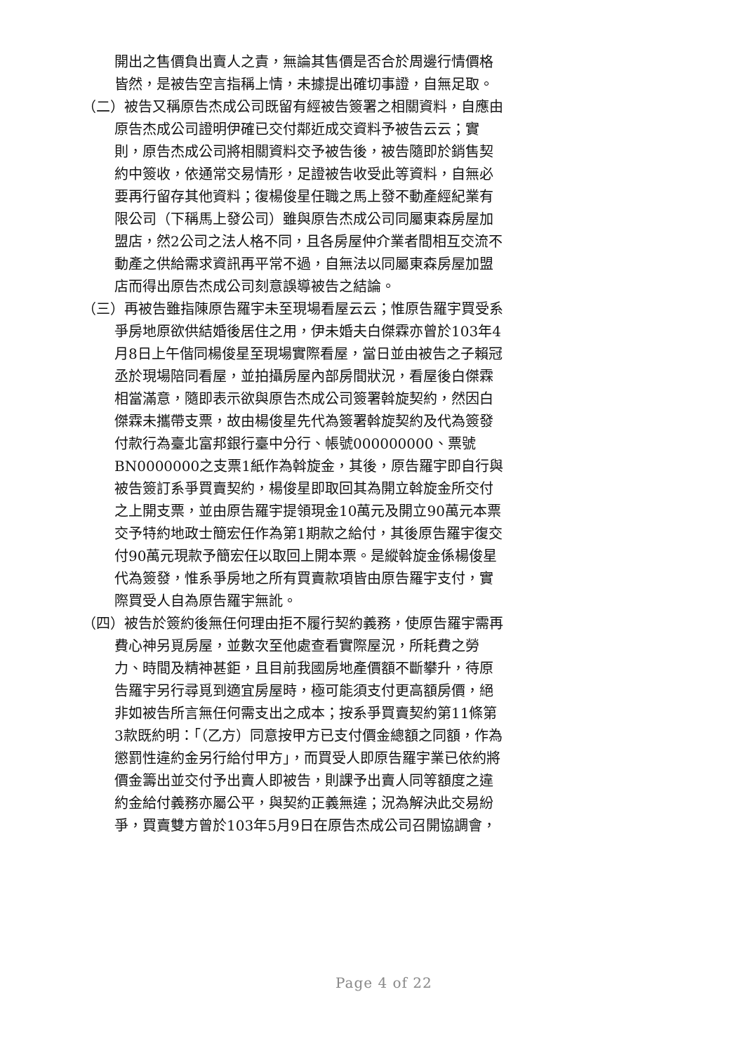開出之售價負出賣人之責，無論其售價是否合於周邊行情價格皆然，是被告空言指稱上情，未據提出確切事證，自無足取。
（二）被告又稱原告杰成公司既留有經被告簽署之相關資料，自應由原告杰成公司證明伊確已交付鄰近成交資料予被告云云；實則，原告杰成公司將相關資料交予被告後，被告隨即於銷售契約中簽收，依通常交易情形，足證被告收受此等資料，自無必要再行留存其他資料；復楊俊星任職之馬上發不動產經紀業有限公司（下稱馬上發公司）雖與原告杰成公司同屬東森房屋加盟店，然2公司之法人格不同，且各房屋仲介業者間相互交流不動產之供給需求資訊再平常不過，自無法以同屬東森房屋加盟店而得出原告杰成公司刻意誤導被告之結論。
（三）再被告雖指陳原告羅宇未至現場看屋云云；惟原告羅宇買受系爭房地原欲供結婚後居住之用，伊未婚夫白傑霖亦曾於103年4月8日上午偕同楊俊星至現場實際看屋，當日並由被告之子賴冠丞於現場陪同看屋，並拍攝房屋內部房間狀況，看屋後白傑霖相當滿意，隨即表示欲與原告杰成公司簽署斡旋契約，然因白傑霖未攜帶支票，故由楊俊星先代為簽署斡旋契約及代為簽發付款行為臺北富邦銀行臺中分行、帳號000000000、票號BN0000000之支票1紙作為斡旋金，其後，原告羅宇即自行與被告簽訂系爭買賣契約，楊俊星即取回其為開立斡旋金所交付之上開支票，並由原告羅宇提領現金10萬元及開立90萬元本票交予特約地政士簡宏任作為第1期款之給付，其後原告羅宇復交付90萬元現款予簡宏任以取回上開本票。是縱斡旋金係楊俊星代為簽發，惟系爭房地之所有買賣款項皆由原告羅宇支付，實際買受人自為原告羅宇無訛。
（四）被告於簽約後無任何理由拒不履行契約義務，使原告羅宇需再費心神另覓房屋，並數次至他處查看實際屋況，所耗費之勞力、時間及精神甚鉅，且目前我國房地產價額不斷攀升，待原告羅宇另行尋覓到適宜房屋時，極可能須支付更高額房價，絕非如被告所言無任何需支出之成本；按系爭買賣契約第11條第3款既約明：「（乙方）同意按甲方已支付價金總額之同額，作為懲罰性違約金另行給付甲方」，而買受人即原告羅宇業已依約將價金籌出並交付予出賣人即被告，則課予出賣人同等額度之違約金給付義務亦屬公平，與契約正義無違；況為解決此交易紛爭，買賣雙方曾於103年5月9日在原告杰成公司召開協調會，
Page 4 of 22